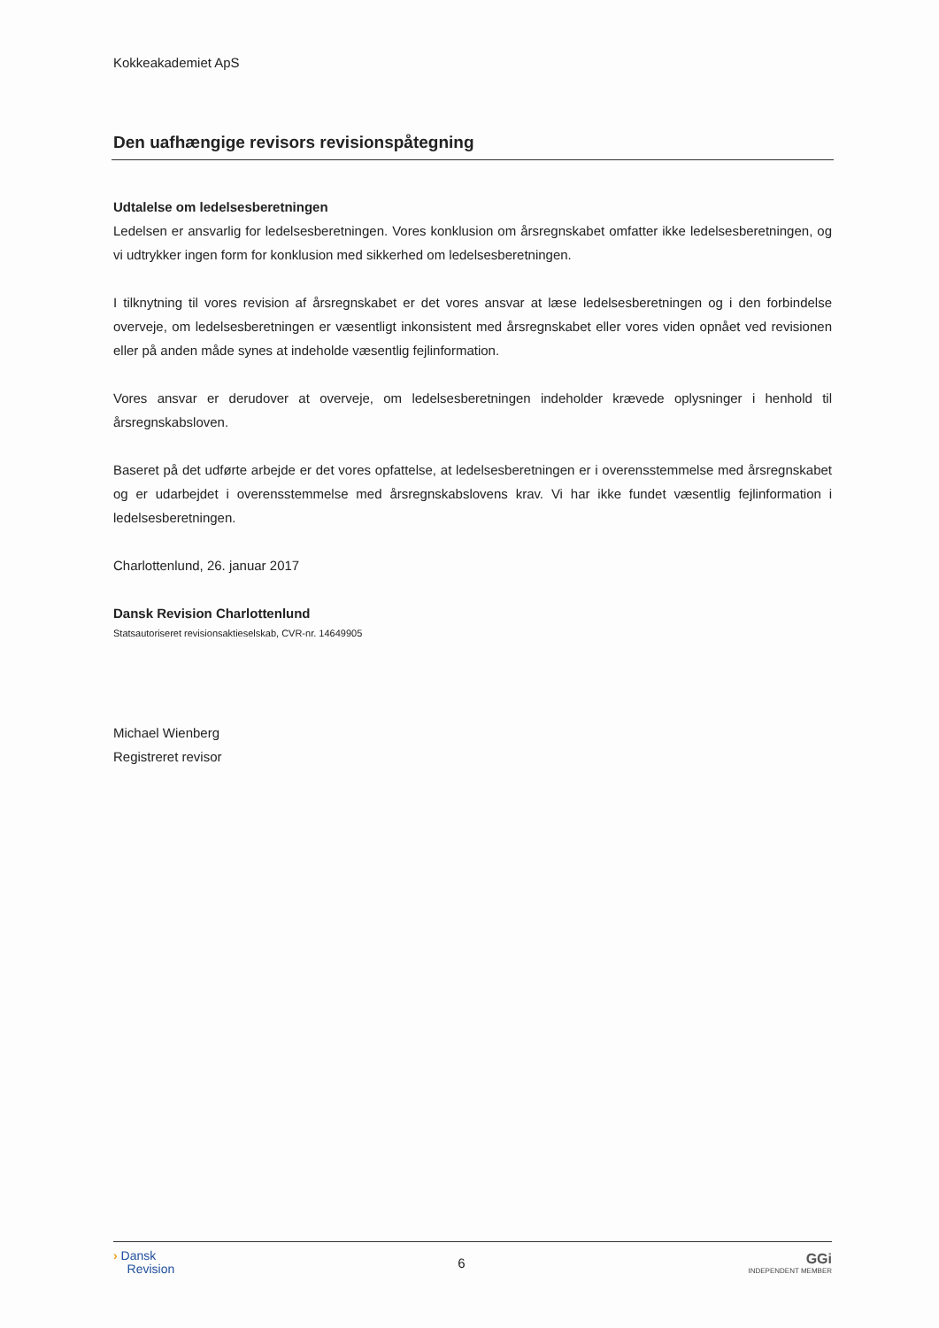Kokkeakademiet ApS
Den uafhængige revisors revisionspåtegning
Udtalelse om ledelsesberetningen
Ledelsen er ansvarlig for ledelsesberetningen. Vores konklusion om årsregnskabet omfatter ikke ledelsesberetningen, og vi udtrykker ingen form for konklusion med sikkerhed om ledelsesberetningen.
I tilknytning til vores revision af årsregnskabet er det vores ansvar at læse ledelsesberetningen og i den forbindelse overveje, om ledelsesberetningen er væsentligt inkonsistent med årsregnskabet eller vores viden opnået ved revisionen eller på anden måde synes at indeholde væsentlig fejlinformation.
Vores ansvar er derudover at overveje, om ledelsesberetningen indeholder krævede oplysninger i henhold til årsregnskabsloven.
Baseret på det udførte arbejde er det vores opfattelse, at ledelsesberetningen er i overensstemmelse med årsregnskabet og er udarbejdet i overensstemmelse med årsregnskabslovens krav. Vi har ikke fundet væsentlig fejlinformation i ledelsesberetningen.
Charlottenlund, 26. januar 2017
Dansk Revision Charlottenlund
Statsautoriseret revisionsaktieselskab, CVR-nr. 14649905
Michael Wienberg
Registreret revisor
› Dansk
Revision
6
GGi
INDEPENDENT MEMBER